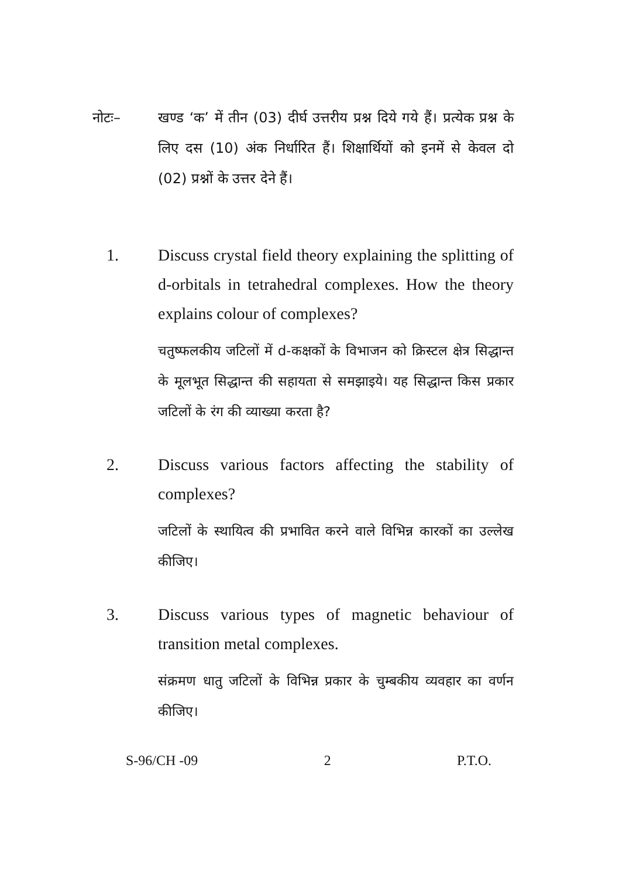नोटः– खण्ड ‘क’ में तीन (03) दीर्घ उत्तरीय प्रश्न दिये गये हैं। प्रत्येक प्रश्न के लिए दस (10) अंक निर्धारित हैं। शिक्षार्थियों को इनमें से केवल दो (02) प्रश्नों के उत्तर देने हैं।
1. Discuss crystal field theory explaining the splitting of d-orbitals in tetrahedral complexes. How the theory explains colour of complexes?
चतुष्फलकीय जटिलों में d-कक्षकों के विभाजन को क्रिस्टल क्षेत्र सिद्धान्त के मूलभूत सिद्धान्त की सहायता से समझाइये। यह सिद्धान्त किस प्रकार जटिलों के रंग की व्याख्या करता है?
2. Discuss various factors affecting the stability of complexes?
जटिलों के स्थायित्व की प्रभावित करने वाले विभिन्न कारकों का उल्लेख कीजिए।
3. Discuss various types of magnetic behaviour of transition metal complexes.
संक्रमण धातु जटिलों के विभिन्न प्रकार के चुम्बकीय व्यवहार का वर्णन कीजिए।
S-96/CH -09 2 P.T.O.